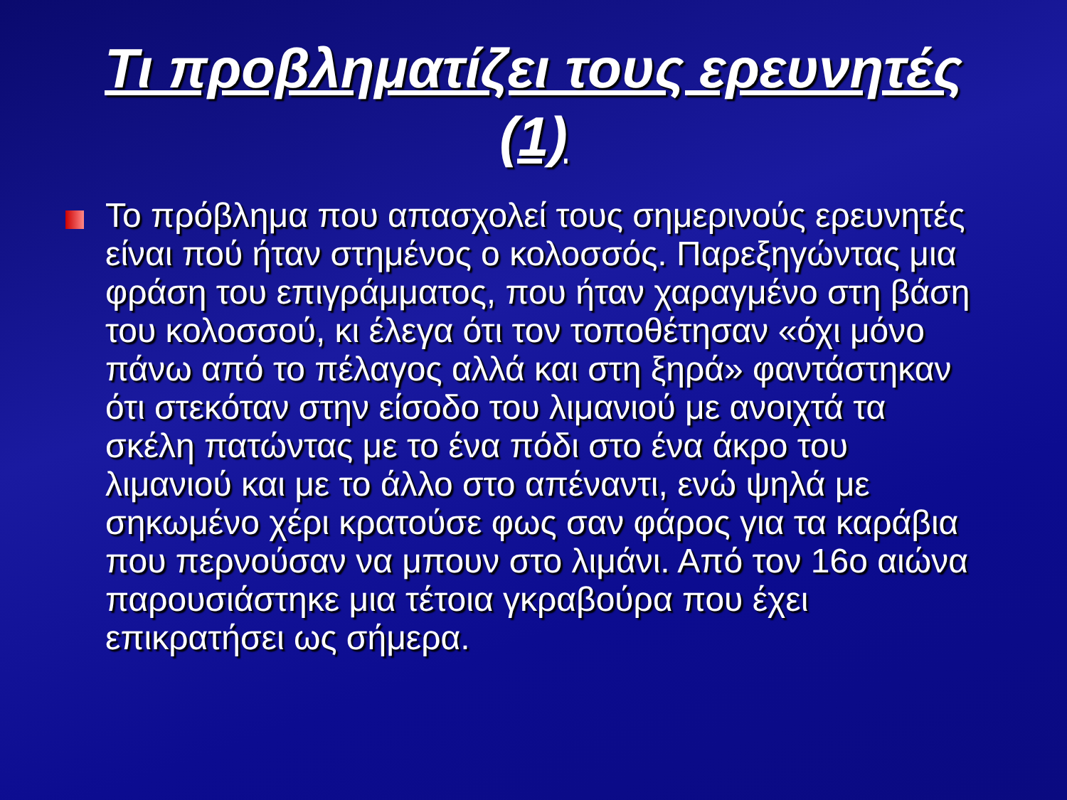Τι προβληματίζει τους ερευνητές (1)
Το πρόβλημα που απασχολεί τους σημερινούς ερευνητές είναι πού ήταν στημένος ο κολοσσός. Παρεξηγώντας μια φράση του επιγράμματος, που ήταν χαραγμένο στη βάση του κολοσσού, κι έλεγα ότι τον τοποθέτησαν «όχι μόνο πάνω από το πέλαγος αλλά και στη ξηρά» φαντάστηκαν ότι στεκόταν στην είσοδο του λιμανιού με ανοιχτά τα σκέλη πατώντας με το ένα πόδι στο ένα άκρο του λιμανιού και με το άλλο στο απέναντι, ενώ ψηλά με σηκωμένο χέρι κρατούσε φως σαν φάρος για τα καράβια που περνούσαν να μπουν στο λιμάνι. Από τον 16ο αιώνα παρουσιάστηκε μια τέτοια γκραβούρα που έχει επικρατήσει ως σήμερα.